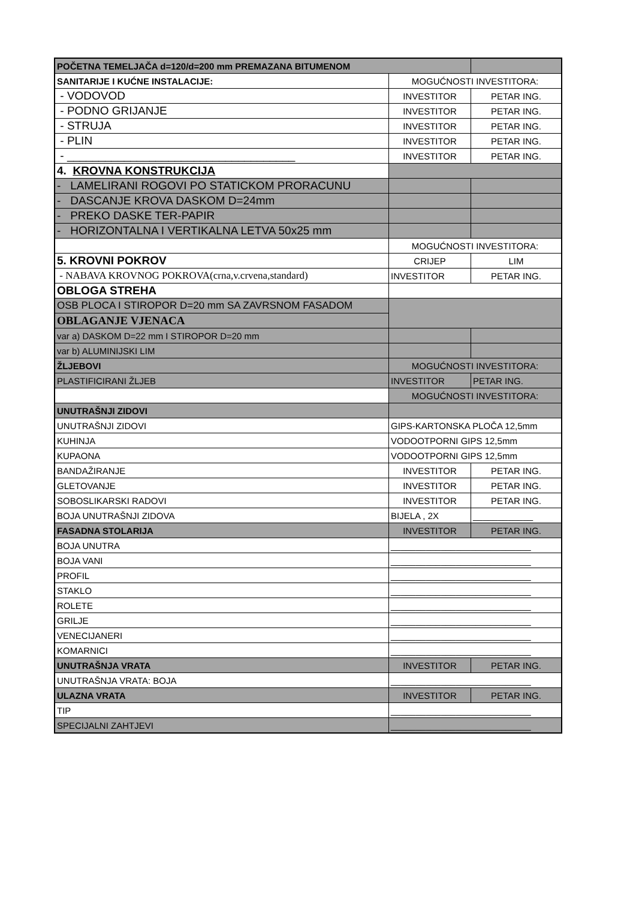| POČETNA TEMELJAČA d=120/d=200 mm PREMAZANA BITUMENOM | | |
| SANITARIJE I KUĆNE INSTALACIJE: | MOGUĆNOSTI INVESTITORA: | |
| - VODOVOD | INVESTITOR | PETAR ING. |
| - PODNO GRIJANJE | INVESTITOR | PETAR ING. |
| - STRUJA | INVESTITOR | PETAR ING. |
| - PLIN | INVESTITOR | PETAR ING. |
| - ____________________________________ | INVESTITOR | PETAR ING. |
| 4. KROVNA KONSTRUKCIJA | | |
| - LAMELIRANI ROGOVI PO STATICKOM PRORACUNU | | |
| - DASCANJE KROVA DASKOM D=24mm | | |
| - PREKO DASKE TER-PAPIR | | |
| - HORIZONTALNA I VERTIKALNA LETVA 50x25 mm | | |
| | MOGUĆNOSTI INVESTITORA: | |
| 5. KROVNI POKROV | CRIJEP | LIM |
| - NABAVA KROVNOG POKROVA(crna,v.crvena,standard) | INVESTITOR | PETAR ING. |
| OBLOGA STREHA | | |
| OSB PLOCA I STIROPOR D=20 mm SA ZAVRSNOM FASADOM | | |
| OBLAGANJE VJENACA | | |
| var a) DASKOM D=22 mm I STIROPOR D=20 mm | | |
| var b) ALUMINIJSKI LIM | | |
| ŽLJEBOVI | MOGUĆNOSTI INVESTITORA: | |
| PLASTIFICIRANI ŽLJEB | INVESTITOR | PETAR ING. |
| | MOGUĆNOSTI INVESTITORA: | |
| UNUTRAŠNJI ZIDOVI | | |
| UNUTRAŠNJI ZIDOVI | GIPS-KARTONSKA PLOČA 12,5mm | |
| KUHINJA | VODOOTPORNI GIPS 12,5mm | |
| KUPAONA | VODOOTPORNI GIPS 12,5mm | |
| BANDAŽIRANJE | INVESTITOR | PETAR ING. |
| GLETOVANJE | INVESTITOR | PETAR ING. |
| SOBOSLIKARSKI RADOVI | INVESTITOR | PETAR ING. |
| BOJA UNUTRAŠNJI ZIDOVA | BIJELA , 2X | ____________ |
| FASADNA STOLARIJA | INVESTITOR | PETAR ING. |
| BOJA UNUTRA | ____________________________ | |
| BOJA VANI | ____________________________ | |
| PROFIL | ____________________________ | |
| STAKLO | ____________________________ | |
| ROLETE | ____________________________ | |
| GRILJE | ____________________________ | |
| VENECIJANERI | ____________________________ | |
| KOMARNICI | ____________________________ | |
| UNUTRAŠNJA VRATA | INVESTITOR | PETAR ING. |
| UNUTRAŠNJA VRATA: BOJA | ____________________________ | |
| ULAZNA VRATA | INVESTITOR | PETAR ING. |
| TIP | ____________________________ | |
| SPECIJALNI ZAHTJEVI | ____________________________ | |